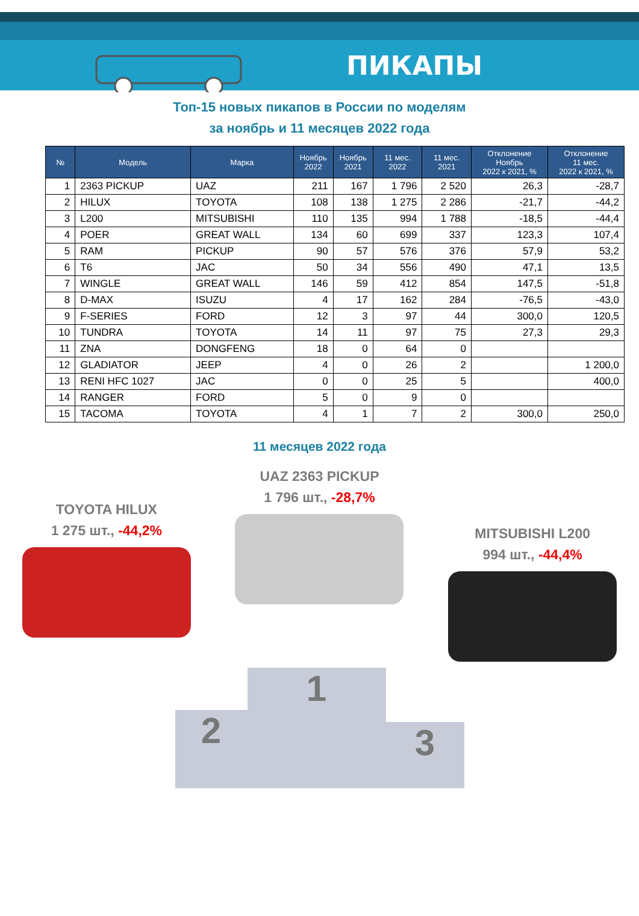ПИКАПЫ
Топ-15 новых пикапов в России по моделям
за ноябрь и 11 месяцев 2022 года
| № | Модель | Марка | Ноябрь 2022 | Ноябрь 2021 | 11 мес. 2022 | 11 мес. 2021 | Отклонение Ноябрь 2022 к 2021, % | Отклонение 11 мес. 2022 к 2021, % |
| --- | --- | --- | --- | --- | --- | --- | --- | --- |
| 1 | 2363 PICKUP | UAZ | 211 | 167 | 1 796 | 2 520 | 26,3 | -28,7 |
| 2 | HILUX | TOYOTA | 108 | 138 | 1 275 | 2 286 | -21,7 | -44,2 |
| 3 | L200 | MITSUBISHI | 110 | 135 | 994 | 1 788 | -18,5 | -44,4 |
| 4 | POER | GREAT WALL | 134 | 60 | 699 | 337 | 123,3 | 107,4 |
| 5 | RAM | PICKUP | 90 | 57 | 576 | 376 | 57,9 | 53,2 |
| 6 | T6 | JAC | 50 | 34 | 556 | 490 | 47,1 | 13,5 |
| 7 | WINGLE | GREAT WALL | 146 | 59 | 412 | 854 | 147,5 | -51,8 |
| 8 | D-MAX | ISUZU | 4 | 17 | 162 | 284 | -76,5 | -43,0 |
| 9 | F-SERIES | FORD | 12 | 3 | 97 | 44 | 300,0 | 120,5 |
| 10 | TUNDRA | TOYOTA | 14 | 11 | 97 | 75 | 27,3 | 29,3 |
| 11 | ZNA | DONGFENG | 18 | 0 | 64 | 0 | | |
| 12 | GLADIATOR | JEEP | 4 | 0 | 26 | 2 | | 1 200,0 |
| 13 | RENI HFC 1027 | JAC | 0 | 0 | 25 | 5 | | 400,0 |
| 14 | RANGER | FORD | 5 | 0 | 9 | 0 | | |
| 15 | TACOMA | TOYOTA | 4 | 1 | 7 | 2 | 300,0 | 250,0 |
11 месяцев 2022 года
TOYOTA HILUX
1 275 шт., -44,2%
UAZ 2363 PICKUP
1 796 шт., -28,7%
MITSUBISHI L200
994 шт., -44,4%
2
1
3